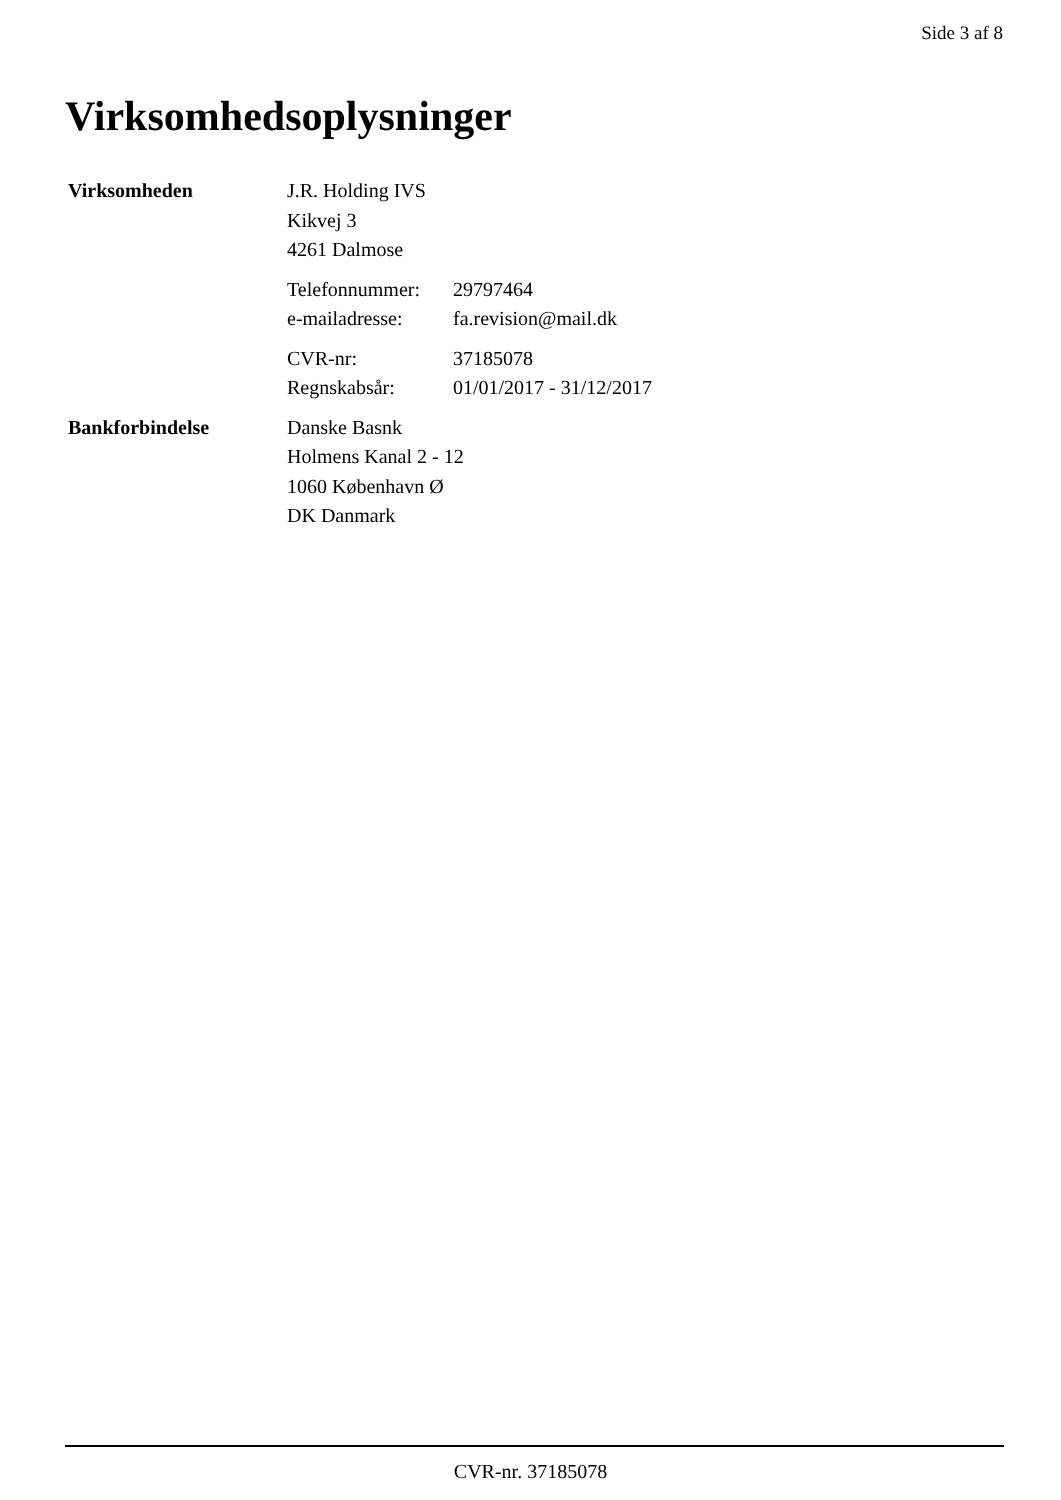Side 3 af 8
Virksomhedsoplysninger
Virksomheden J.R. Holding IVS
Kikvej 3
4261 Dalmose
Telefonnummer: 29797464
e-mailadresse: fa.revision@mail.dk
CVR-nr: 37185078
Regnskabsår: 01/01/2017 - 31/12/2017
Bankforbindelse Danske Basnk
Holmens Kanal 2 - 12
1060 København Ø
DK Danmark
CVR-nr. 37185078